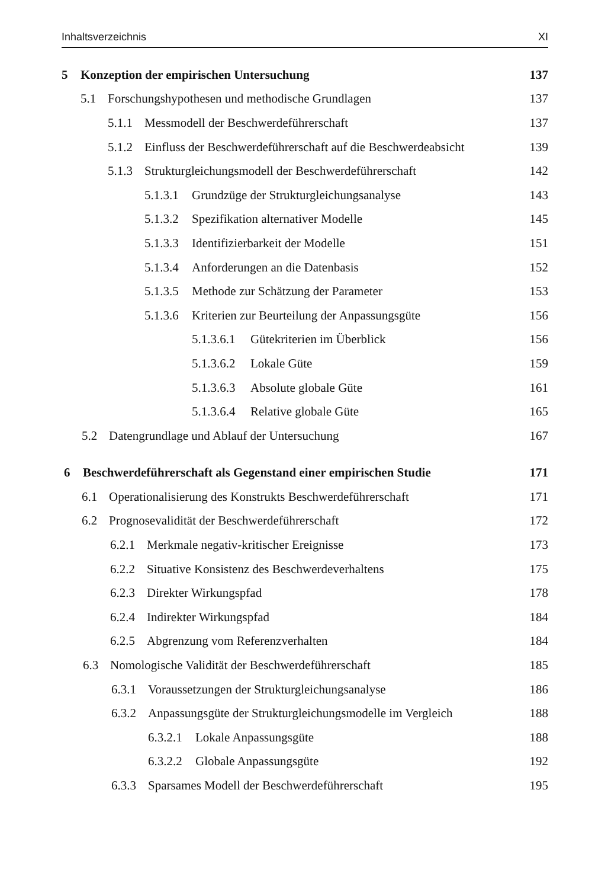Inhaltsverzeichnis XI
5 Konzeption der empirischen Untersuchung 137
5.1 Forschungshypothesen und methodische Grundlagen 137
5.1.1 Messmodell der Beschwerdeführerschaft 137
5.1.2 Einfluss der Beschwerdeführerschaft auf die Beschwerdeabsicht 139
5.1.3 Strukturgleichungsmodell der Beschwerdeführerschaft 142
5.1.3.1 Grundzüge der Strukturgleichungsanalyse 143
5.1.3.2 Spezifikation alternativer Modelle 145
5.1.3.3 Identifizierbarkeit der Modelle 151
5.1.3.4 Anforderungen an die Datenbasis 152
5.1.3.5 Methode zur Schätzung der Parameter 153
5.1.3.6 Kriterien zur Beurteilung der Anpassungsgüte 156
5.1.3.6.1 Gütekriterien im Überblick 156
5.1.3.6.2 Lokale Güte 159
5.1.3.6.3 Absolute globale Güte 161
5.1.3.6.4 Relative globale Güte 165
5.2 Datengrundlage und Ablauf der Untersuchung 167
6 Beschwerdeführerschaft als Gegenstand einer empirischen Studie 171
6.1 Operationalisierung des Konstrukts Beschwerdeführerschaft 171
6.2 Prognosevalidität der Beschwerdeführerschaft 172
6.2.1 Merkmale negativ-kritischer Ereignisse 173
6.2.2 Situative Konsistenz des Beschwerdeverhaltens 175
6.2.3 Direkter Wirkungspfad 178
6.2.4 Indirekter Wirkungspfad 184
6.2.5 Abgrenzung vom Referenzverhalten 184
6.3 Nomologische Validität der Beschwerdeführerschaft 185
6.3.1 Voraussetzungen der Strukturgleichungsanalyse 186
6.3.2 Anpassungsgüte der Strukturgleichungsmodelle im Vergleich 188
6.3.2.1 Lokale Anpassungsgüte 188
6.3.2.2 Globale Anpassungsgüte 192
6.3.3 Sparsames Modell der Beschwerdeführerschaft 195